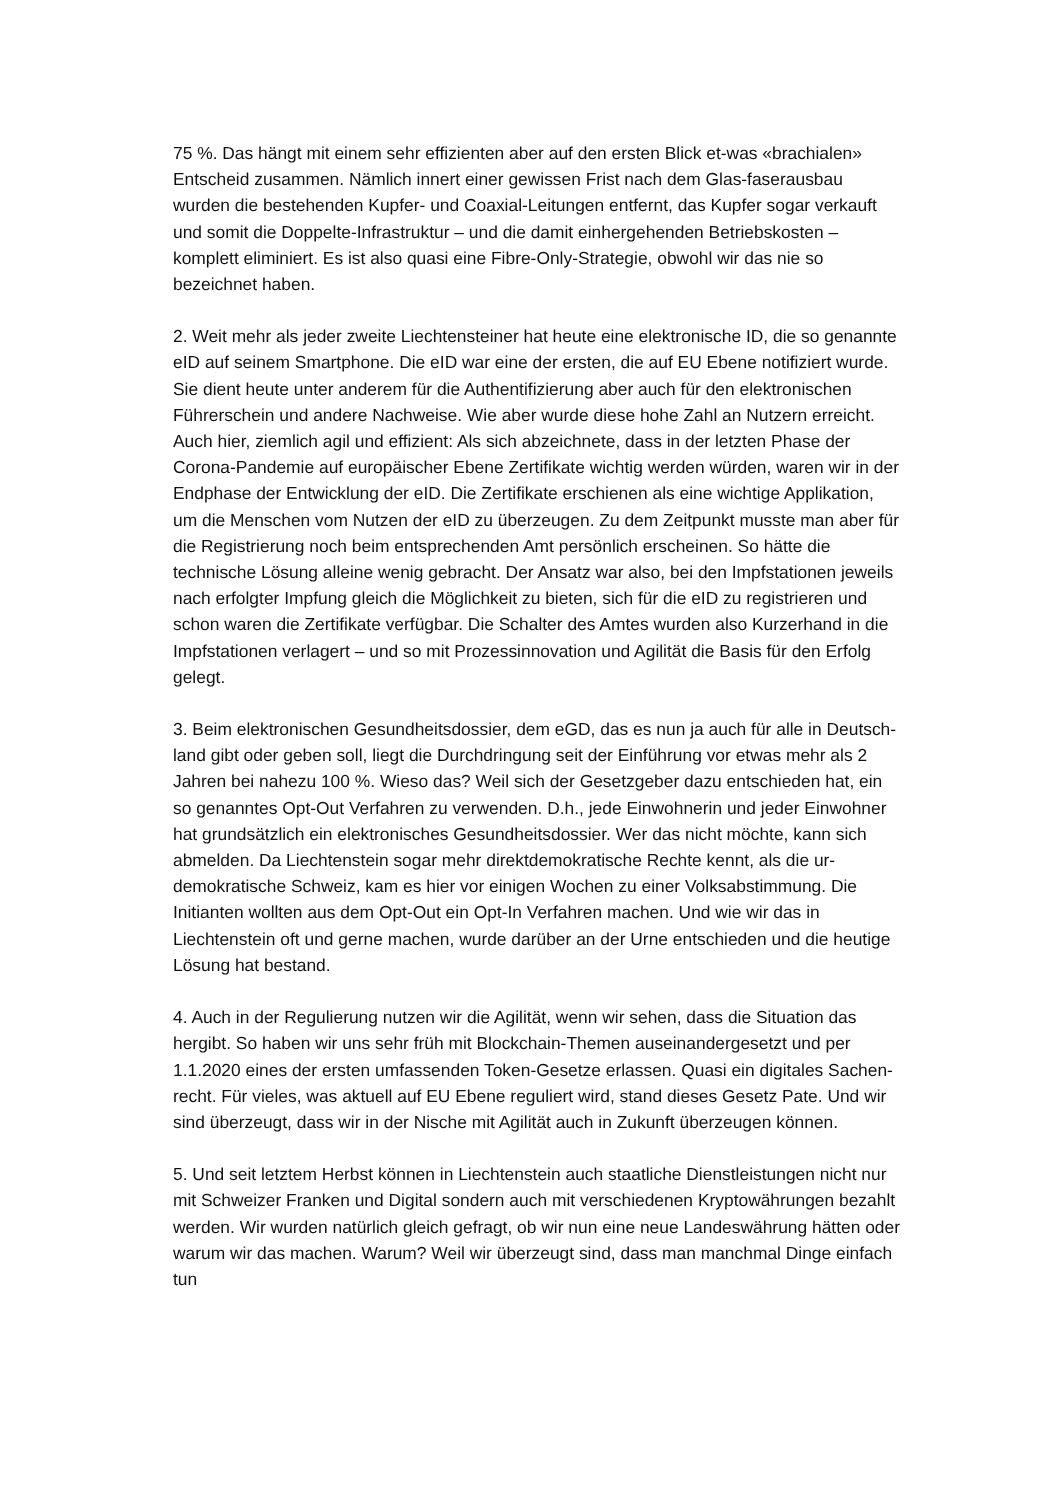75 %. Das hängt mit einem sehr effizienten aber auf den ersten Blick et-was «brachialen» Entscheid zusammen. Nämlich innert einer gewissen Frist nach dem Glas-faserausbau wurden die bestehenden Kupfer- und Coaxial-Leitungen entfernt, das Kupfer sogar verkauft und somit die Doppelte-Infrastruktur – und die damit einhergehenden Betriebskosten – komplett eliminiert. Es ist also quasi eine Fibre-Only-Strategie, obwohl wir das nie so bezeichnet haben.
2. Weit mehr als jeder zweite Liechtensteiner hat heute eine elektronische ID, die so genannte eID auf seinem Smartphone. Die eID war eine der ersten, die auf EU Ebene notifiziert wurde. Sie dient heute unter anderem für die Authentifizierung aber auch für den elektronischen Führerschein und andere Nachweise. Wie aber wurde diese hohe Zahl an Nutzern erreicht. Auch hier, ziemlich agil und effizient: Als sich abzeichnete, dass in der letzten Phase der Corona-Pandemie auf europäischer Ebene Zertifikate wichtig werden würden, waren wir in der Endphase der Entwicklung der eID. Die Zertifikate erschienen als eine wichtige Applikation, um die Menschen vom Nutzen der eID zu überzeugen. Zu dem Zeitpunkt musste man aber für die Registrierung noch beim entsprechenden Amt persönlich erscheinen. So hätte die technische Lösung alleine wenig gebracht. Der Ansatz war also, bei den Impfstationen jeweils nach erfolgter Impfung gleich die Möglichkeit zu bieten, sich für die eID zu registrieren und schon waren die Zertifikate verfügbar. Die Schalter des Amtes wurden also Kurzerhand in die Impfstationen verlagert – und so mit Prozessinnovation und Agilität die Basis für den Erfolg gelegt.
3. Beim elektronischen Gesundheitsdossier, dem eGD, das es nun ja auch für alle in Deutsch-land gibt oder geben soll, liegt die Durchdringung seit der Einführung vor etwas mehr als 2 Jahren bei nahezu 100 %. Wieso das? Weil sich der Gesetzgeber dazu entschieden hat, ein so genanntes Opt-Out Verfahren zu verwenden. D.h., jede Einwohnerin und jeder Einwohner hat grundsätzlich ein elektronisches Gesundheitsdossier. Wer das nicht möchte, kann sich abmelden. Da Liechtenstein sogar mehr direktdemokratische Rechte kennt, als die ur-demokratische Schweiz, kam es hier vor einigen Wochen zu einer Volksabstimmung. Die Initianten wollten aus dem Opt-Out ein Opt-In Verfahren machen. Und wie wir das in Liechtenstein oft und gerne machen, wurde darüber an der Urne entschieden und die heutige Lösung hat bestand.
4. Auch in der Regulierung nutzen wir die Agilität, wenn wir sehen, dass die Situation das hergibt. So haben wir uns sehr früh mit Blockchain-Themen auseinandergesetzt und per 1.1.2020 eines der ersten umfassenden Token-Gesetze erlassen. Quasi ein digitales Sachen-recht. Für vieles, was aktuell auf EU Ebene reguliert wird, stand dieses Gesetz Pate. Und wir sind überzeugt, dass wir in der Nische mit Agilität auch in Zukunft überzeugen können.
5. Und seit letztem Herbst können in Liechtenstein auch staatliche Dienstleistungen nicht nur mit Schweizer Franken und Digital sondern auch mit verschiedenen Kryptowährungen bezahlt werden. Wir wurden natürlich gleich gefragt, ob wir nun eine neue Landeswährung hätten oder warum wir das machen. Warum? Weil wir überzeugt sind, dass man manchmal Dinge einfach tun